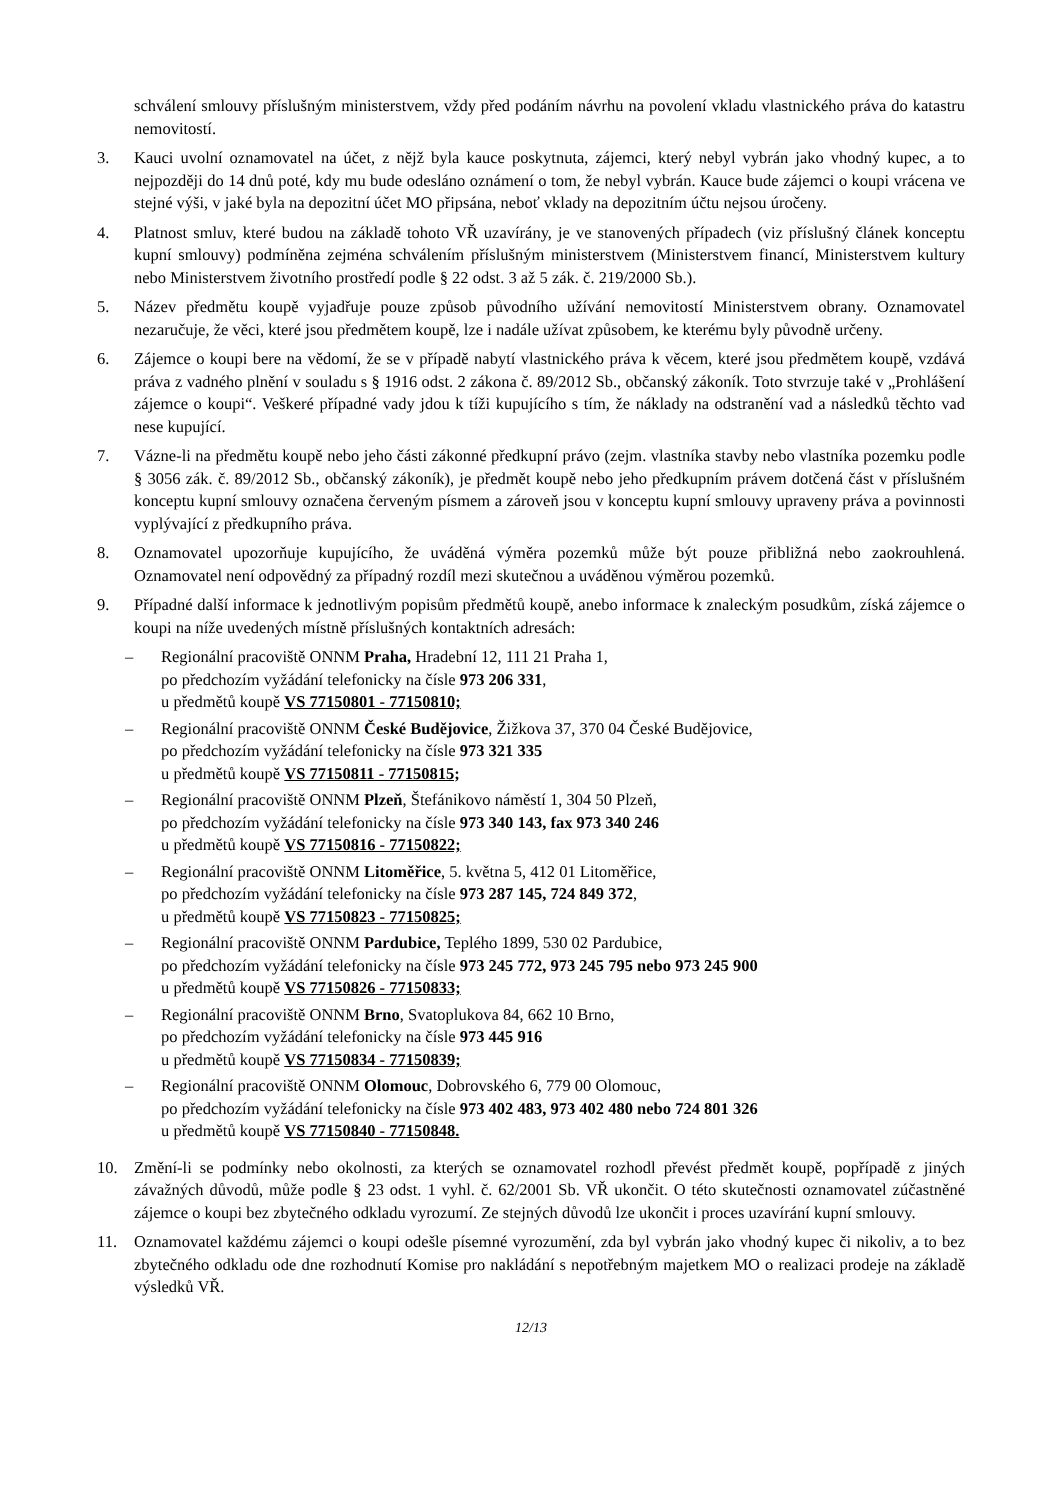schválení smlouvy příslušným ministerstvem, vždy před podáním návrhu na povolení vkladu vlastnického práva do katastru nemovitostí.
3. Kauci uvolní oznamovatel na účet, z nějž byla kauce poskytnuta, zájemci, který nebyl vybrán jako vhodný kupec, a to nejpozději do 14 dnů poté, kdy mu bude odesláno oznámení o tom, že nebyl vybrán. Kauce bude zájemci o koupi vrácena ve stejné výši, v jaké byla na depozitní účet MO připsána, neboť vklady na depozitním účtu nejsou úročeny.
4. Platnost smluv, které budou na základě tohoto VŘ uzavírány, je ve stanovených případech (viz příslušný článek konceptu kupní smlouvy) podmíněna zejména schválením příslušným ministerstvem (Ministerstvem financí, Ministerstvem kultury nebo Ministerstvem životního prostředí podle § 22 odst. 3 až 5 zák. č. 219/2000 Sb.).
5. Název předmětu koupě vyjadřuje pouze způsob původního užívání nemovitostí Ministerstvem obrany. Oznamovatel nezaručuje, že věci, které jsou předmětem koupě, lze i nadále užívat způsobem, ke kterému byly původně určeny.
6. Zájemce o koupi bere na vědomí, že se v případě nabytí vlastnického práva k věcem, které jsou předmětem koupě, vzdává práva z vadného plnění v souladu s § 1916 odst. 2 zákona č. 89/2012 Sb., občanský zákoník. Toto stvrzuje také v „Prohlášení zájemce o koupi“. Veškeré případné vady jdou k tíži kupujícího s tím, že náklady na odstranění vad a následků těchto vad nese kupující.
7. Vázne-li na předmětu koupě nebo jeho části zákonné předkupní právo (zejm. vlastníka stavby nebo vlastníka pozemku podle § 3056 zák. č. 89/2012 Sb., občanský zákoník), je předmět koupě nebo jeho předkupním právem dotčená část v příslušném konceptu kupní smlouvy označena červeným písmem a zároveň jsou v konceptu kupní smlouvy upraveny práva a povinnosti vyplývající z předkupního práva.
8. Oznamovatel upozorňuje kupujícího, že uváděná výměra pozemků může být pouze přibližná nebo zaokrouhlená. Oznamovatel není odpovědný za případný rozdíl mezi skutečnou a uváděnou výměrou pozemků.
9. Případné další informace k jednotlivým popisům předmětů koupě, anebo informace k znaleckým posudkům, získá zájemce o koupi na níže uvedených místně příslušných kontaktních adresách:
– Regionální pracoviště ONNM Praha, Hradební 12, 111 21 Praha 1,
po předchozím vyžádání telefonicky na čísle 973 206 331,
u předmětů koupě VS 77150801 - 77150810;
– Regionální pracoviště ONNM České Budějovice, Žižkova 37, 370 04 České Budějovice,
po předchozím vyžádání telefonicky na čísle 973 321 335
u předmětů koupě VS 77150811 - 77150815;
– Regionální pracoviště ONNM Plzeň, Štefánikovo náměstí 1, 304 50 Plzeň,
po předchozím vyžádání telefonicky na čísle 973 340 143, fax 973 340 246
u předmětů koupě VS 77150816 - 77150822;
– Regionální pracoviště ONNM Litoměřice, 5. května 5, 412 01 Litoměřice,
po předchozím vyžádání telefonicky na čísle 973 287 145, 724 849 372,
u předmětů koupě VS 77150823 - 77150825;
– Regionální pracoviště ONNM Pardubice, Teplého 1899, 530 02 Pardubice,
po předchozím vyžádání telefonicky na čísle 973 245 772, 973 245 795 nebo 973 245 900
u předmětů koupě VS 77150826 - 77150833;
– Regionální pracoviště ONNM Brno, Svatoplukova 84, 662 10 Brno,
po předchozím vyžádání telefonicky na čísle 973 445 916
u předmětů koupě VS 77150834 - 77150839;
– Regionální pracoviště ONNM Olomouc, Dobrovského 6, 779 00 Olomouc,
po předchozím vyžádání telefonicky na čísle 973 402 483, 973 402 480 nebo 724 801 326
u předmětů koupě VS 77150840 - 77150848.
10. Změní-li se podmínky nebo okolnosti, za kterých se oznamovatel rozhodl převést předmět koupě, popřípadě z jiných závažných důvodů, může podle § 23 odst. 1 vyhl. č. 62/2001 Sb. VŘ ukončit. O této skutečnosti oznamovatel zúčastněné zájemce o koupi bez zbytečného odkladu vyrozumí. Ze stejných důvodů lze ukončit i proces uzavírání kupní smlouvy.
11. Oznamovatel každému zájemci o koupi odešle písemné vyrozumění, zda byl vybrán jako vhodný kupec či nikoliv, a to bez zbytečného odkladu ode dne rozhodnutí Komise pro nakládání s nepotřebným majetkem MO o realizaci prodeje na základě výsledků VŘ.
12/13